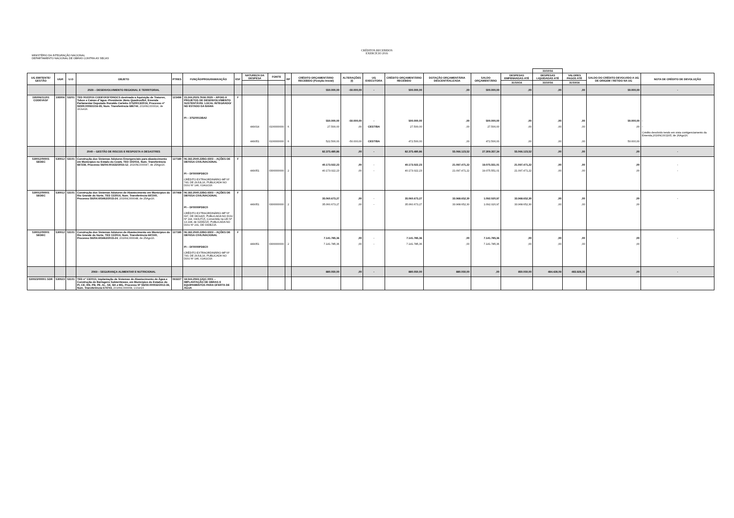MINISTÉRIO DA INTEGRAÇÃO NACIONAL
DEPARTAMENTO NACIONAL DE OBRAS CONTRA AS SECAS
CRÉDITOS RECEBIDOS
EXERCÍCIO 2016
| | | | | | | | | | | | | | | | | | 31/10/16 | | | |
| --- | --- | --- | --- | --- | --- | --- | --- | --- | --- | --- | --- | --- | --- | --- | --- | --- | --- | --- | --- | --- |
| UG EMITENTE/ GESTÃO | UGR | U.O | OBJETO | PTRES | FUNÇÃO/PROGRAMA/AÇÃO | ESF | NATUREZA DA DESPESA | FONTE | RP | CRÉDITO ORÇAMENTÁRIO RECEBIDO (Posição Inicial) | ALTERAÇÕES (I) | UG EXECUTORA | CRÉDITO ORÇAMENTÁRIO RECEBIDO | DOTAÇÃO ORÇAMENTÁRIA DESCENTRALIZADA | SALDO ORÇAMENTÁRIO | DESPESAS EMPENHADAS ATÉ | DESPESAS LIQUIDADAS ATÉ | VALORES PAGOS ATÉ | SALDO DO CRÉDITO DEVOLVIDO A UG DE ORIGEM / RETIDO NA UG | NOTA DE CRÉDITO DE DEVOLUÇÃO |
| | | | | | | | | | | | | | | | | 31/10/16 | 31/10/16 | 31/10/16 | | |
| | | | 2029 – DESENVOLVIMENTO REGIONAL E TERRITORIAL | | | | | | | 550.000,00 | -50.000,00 | - | 500.000,00 | ,00 | 500.000,00 | ,00 | ,00 | ,00 | 50.000,00 | - |
| 195006/11201 CODEVASF | 195006 | 53201 | TED 002/2016 CODEVASF/DNOCS destinada a Aquisição de Tratores, Tubos e Caixas d"água -Presidente Jânio Quadros/BA, Emenda Parlamentar Deputado Ronaldo Carletto 37520013/2016, Processo nº 59500.000931/16-95, Num. Transferência 686744 , 2016NC000014, de 16Jun16. | 123496 | 15.244.2029.7K66.0029 – APOIO A PROJETOS DE DESENVOLVIMENTO SUSTENTÁVEL LOCAL INTEGRADO/ NO ESTADO DA BAHIA PI – 37520013BA2 | F | 449014 449051 | 0100000000 0100000000 | 6 6 | 550.000,00 27.500,00 522.500,00 | -50.000,00 ,00 -50.000,00 | - CEST/BA CEST/BA | 500.000,00 27.500,00 472.500,00 | ,00 ,00 ,00 | 500.000,00 27.500,00 472.500,00 | ,00 ,00 ,00 | ,00 ,00 ,00 | ,00 ,00 ,00 | 50.000,00 ,00 50.000,00 | - - Crédito devolvido tendo em vista contigenciamento da Emenda,2016NC001165, de 26Ago16. |
| | | | 2040 – GESTÃO DE RISCOS E RESPOSTA A DESASTRES | | | | | | | 82.375.480,86 | ,00 | - | 82.375.480,86 | 55.066.123,52 | 27.309.357,34 | 55.066.123,52 | ,00 | ,00 | ,00 | - |
| 530012/00001 SEDEC | 530012 | 53101 | Construção dos Sistemas Adutores Emergenciais para abastecimento em Municípios no Estado do Ceará, TED 10/2016, Num. Transferência 687239, Processo 59204.001632/2016-12 , 2016NC000047, de 25Ago16. | 127180 | 06.182.2040.22BO.6503 – AÇÕES DE DEFESA CIVIL/NACIONAL PI – DF0000PDEC0 CRÉDITO EXTRAORDINÁRIO-MP Nº 743, DE 29JUL16, PUBLICADA NO DOU Nº 146, 01AGO16 | F | 449051 | 0300000000 | 2 | 40.173.022,23 40.173.022,23 | ,00 ,00 | - - | 40.173.022,23 40.173.022,23 | 21.097.471,22 21.097.471,22 | 19.075.551,01 19.075.551,01 | 21.097.471,22 21.097.471,22 | ,00 ,00 | ,00 ,00 | ,00 ,00 | - - |
| 530012/00001 SEDEC | 530012 | 53101 | Construção dos Sistemas Adutores de Abastecimento em Municípios do Rio Grande do Norte, TED 11/2016, Num. Transferência 687240, Processo 59204.603462/2015-24 , 2016NC000048, de 25Ago16. | 107468 | 06.182.2040.22BO.6503 – AÇÕES DE DEFESA CIVIL/NACIONAL PI – DF0000PDEC0 CRÉDITO EXTRAORDINÁRIO-MP Nº 697, DE 08Out15, PUBLICADA NO DOU Nº 194, 09OUT15, Convertida na LEI Nº 13.198, de 02DEZ15, PUBLICADA NO DOU Nº 231, DE 03DEZ15. | F | 449051 | 0300000000 | 2 | 35.060.673,27 35.060.673,27 | ,00 ,00 | - - | 35.060.673,27 35.060.673,27 | 33.968.652,30 33.968.652,30 | 1.092.020,97 1.092.020,97 | 33.968.652,30 33.968.652,30 | ,00 ,00 | ,00 ,00 | ,00 ,00 | - |
| 530012/00001 SEDEC | 530012 | 53101 | Construção dos Sistemas Adutores de Abastecimento em Municípios do Rio Grande do Norte, TED 11/2016, Num. Transferência 687240, Processo 59204.603462/2015-24 , 2016NC000048, de 25Ago16. | 127180 | 06.182.2040.22BO.6503 – AÇÕES DE DEFESA CIVIL/NACIONAL PI – DF0000PDEC0 CRÉDITO EXTRAORDINÁRIO-MP Nº 743, DE 29JUL16, PUBLICADA NO DOU Nº 146, 01AGO16 | F | 449051 | 0300000000 | 2 | 7.141.785,36 7.141.785,36 | ,00 ,00 | - - | 7.141.785,36 7.141.785,36 | ,00 ,00 | 7.141.785,36 7.141.785,36 | ,00 ,00 | ,00 ,00 | ,00 ,00 | ,00 ,00 | - |
| | | | 2069 – SEGURANÇA ALIMENTAR E NUTRICIONAL | | | | | | | 880.050,00 | ,00 | - | 880.050,00 | 880.050,00 | ,00 | 850.050,00 | 484.428,09 | 483.928,35 | ,00 | - |
| 530023/00001 SDR | 530023 | 53101 | TED nº 13/2013, Implantação de Sistemas de Abastecimento de Água e Construção de Barragens Subterrâneas, em Municípios do Estados do PI, CE, RN, PB, PE, AL, SE, BA e MG, Processo Nº 59250.000032/2013-39, Num. Transferência 674743, 2016NC000008, 13Jun16 | 093227 | 18.544.2069.12QC.0001 – IMPLANTAÇÃO DE OBRAS E EQUIPAMENTOS PARA OFERTA DE ÁGUA | | | | | | | | | | | | | | | |